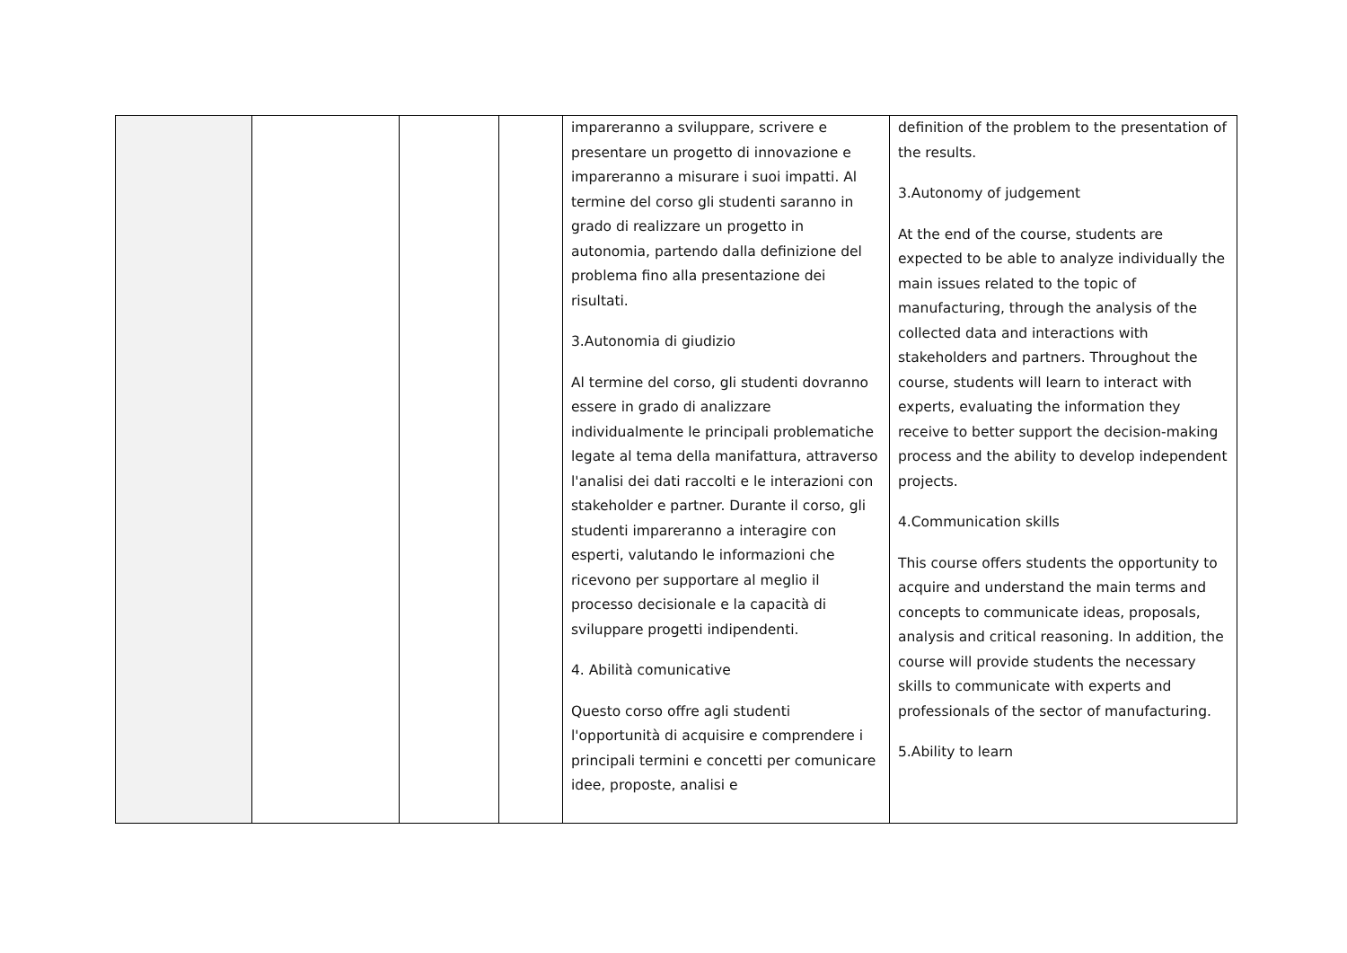| | | | | impareranno a sviluppare, scrivere e presentare un progetto di innovazione e impareranno a misurare i suoi impatti. Al termine del corso gli studenti saranno in grado di realizzare un progetto in autonomia, partendo dalla definizione del problema fino alla presentazione dei risultati. 3.Autonomia di giudizio Al termine del corso, gli studenti dovranno essere in grado di analizzare individualmente le principali problematiche legate al tema della manifattura, attraverso l'analisi dei dati raccolti e le interazioni con stakeholder e partner. Durante il corso, gli studenti impareranno a interagire con esperti, valutando le informazioni che ricevono per supportare al meglio il processo decisionale e la capacità di sviluppare progetti indipendenti. 4. Abilità comunicative Questo corso offre agli studenti l'opportunità di acquisire e comprendere i principali termini e concetti per comunicare idee, proposte, analisi e | definition of the problem to the presentation of the results. 3.Autonomy of judgement At the end of the course, students are expected to be able to analyze individually the main issues related to the topic of manufacturing, through the analysis of the collected data and interactions with stakeholders and partners. Throughout the course, students will learn to interact with experts, evaluating the information they receive to better support the decision-making process and the ability to develop independent projects. 4.Communication skills This course offers students the opportunity to acquire and understand the main terms and concepts to communicate ideas, proposals, analysis and critical reasoning. In addition, the course will provide students the necessary skills to communicate with experts and professionals of the sector of manufacturing. 5.Ability to learn |